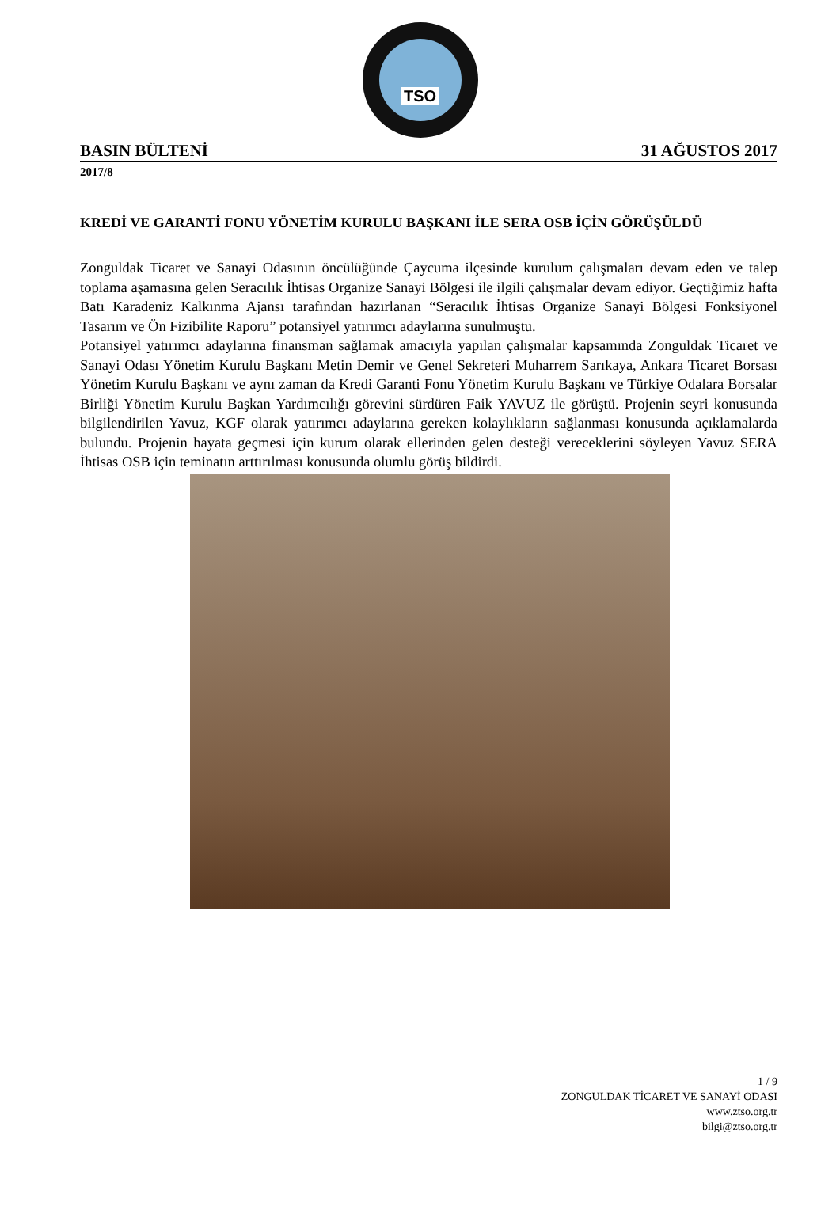TSO
BASIN BÜLTENİ 31 AĞUSTOS 2017
2017/8
KREDİ VE GARANTİ FONU YÖNETİM KURULU BAŞKANI İLE SERA OSB İÇİN GÖRÜŞÜLDÜ
Zonguldak Ticaret ve Sanayi Odasının öncülüğünde Çaycuma ilçesinde kurulum çalışmaları devam eden ve talep toplama aşamasına gelen Seracılık İhtisas Organize Sanayi Bölgesi ile ilgili çalışmalar devam ediyor. Geçtiğimiz hafta Batı Karadeniz Kalkınma Ajansı tarafından hazırlanan “Seracılık İhtisas Organize Sanayi Bölgesi Fonksiyonel Tasarım ve Ön Fizibilite Raporu” potansiyel yatırımcı adaylarına sunulmuştu.
Potansiyel yatırımcı adaylarına finansman sağlamak amacıyla yapılan çalışmalar kapsamında Zonguldak Ticaret ve Sanayi Odası Yönetim Kurulu Başkanı Metin Demir ve Genel Sekreteri Muharrem Sarıkaya, Ankara Ticaret Borsası Yönetim Kurulu Başkanı ve aynı zaman da Kredi Garanti Fonu Yönetim Kurulu Başkanı ve Türkiye Odalara Borsalar Birliği Yönetim Kurulu Başkan Yardımcılığı görevini sürdüren Faik YAVUZ ile görüştü. Projenin seyri konusunda bilgilendirilen Yavuz, KGF olarak yatırımcı adaylarına gereken kolaylıkların sağlanması konusunda açıklamalarda bulundu. Projenin hayata geçmesi için kurum olarak ellerinden gelen desteği vereceklerini söyleyen Yavuz SERA İhtisas OSB için teminatın arttırılması konusunda olumlu görüş bildirdi.
1 / 9
ZONGULDAK TİCARET VE SANAYİ ODASI
www.ztso.org.tr
bilgi@ztso.org.tr